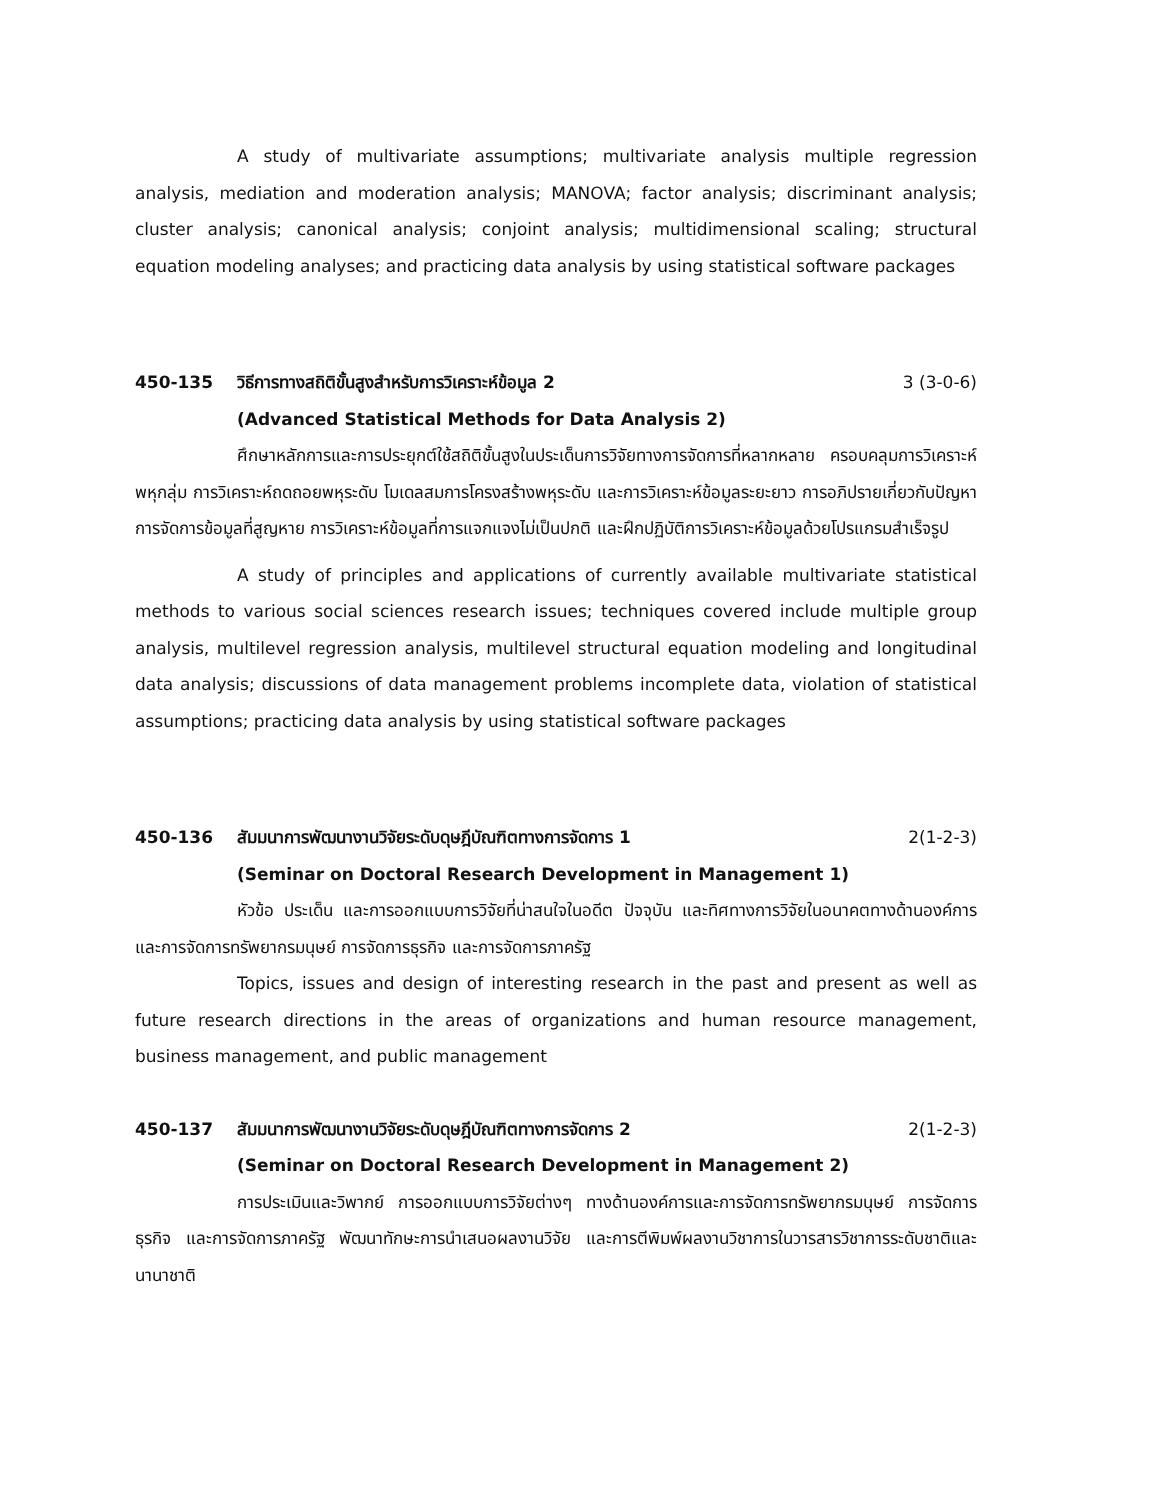A study of multivariate assumptions; multivariate analysis multiple regression analysis, mediation and moderation analysis; MANOVA; factor analysis; discriminant analysis; cluster analysis; canonical analysis; conjoint analysis; multidimensional scaling; structural equation modeling analyses; and practicing data analysis by using statistical software packages
450-135 วิธีการทางสถิติขั้นสูงสำหรับการวิเคราะห์ข้อมูล 2 3 (3-0-6)
(Advanced Statistical Methods for Data Analysis 2)
ศึกษาหลักการและการประยุกต์ใช้สถิติขั้นสูงในประเด็นการวิจัยทางการจัดการที่หลากหลาย ครอบคลุมการวิเคราะห์พหุกลุ่ม การวิเคราะห์ถดถอยพหุระดับ โมเดลสมการโครงสร้างพหุระดับ และการวิเคราะห์ข้อมูลระยะยาว การอภิปรายเกี่ยวกับปัญหาการจัดการข้อมูลที่สูญหาย การวิเคราะห์ข้อมูลที่การแจกแจงไม่เป็นปกติ และฝึกปฏิบัติการวิเคราะห์ข้อมูลด้วยโปรแกรมสำเร็จรูป
A study of principles and applications of currently available multivariate statistical methods to various social sciences research issues; techniques covered include multiple group analysis, multilevel regression analysis, multilevel structural equation modeling and longitudinal data analysis; discussions of data management problems incomplete data, violation of statistical assumptions; practicing data analysis by using statistical software packages
450-136 สัมมนาการพัฒนางานวิจัยระดับดุษฎีบัณฑิตทางการจัดการ 1 2(1-2-3)
(Seminar on Doctoral Research Development in Management 1)
หัวข้อ ประเด็น และการออกแบบการวิจัยที่น่าสนใจในอดีต ปัจจุบัน และทิศทางการวิจัยในอนาคตทางด้านองค์การและการจัดการทรัพยากรมนุษย์ การจัดการธุรกิจ และการจัดการภาครัฐ
Topics, issues and design of interesting research in the past and present as well as future research directions in the areas of organizations and human resource management, business management, and public management
450-137 สัมมนาการพัฒนางานวิจัยระดับดุษฎีบัณฑิตทางการจัดการ 2 2(1-2-3)
(Seminar on Doctoral Research Development in Management 2)
การประเมินและวิพากย์ การออกแบบการวิจัยต่างๆ ทางด้านองค์การและการจัดการทรัพยากรมนุษย์ การจัดการธุรกิจ และการจัดการภาครัฐ พัฒนาทักษะการนำเสนอผลงานวิจัย และการตีพิมพ์ผลงานวิชาการในวารสารวิชาการระดับชาติและนานาชาติ